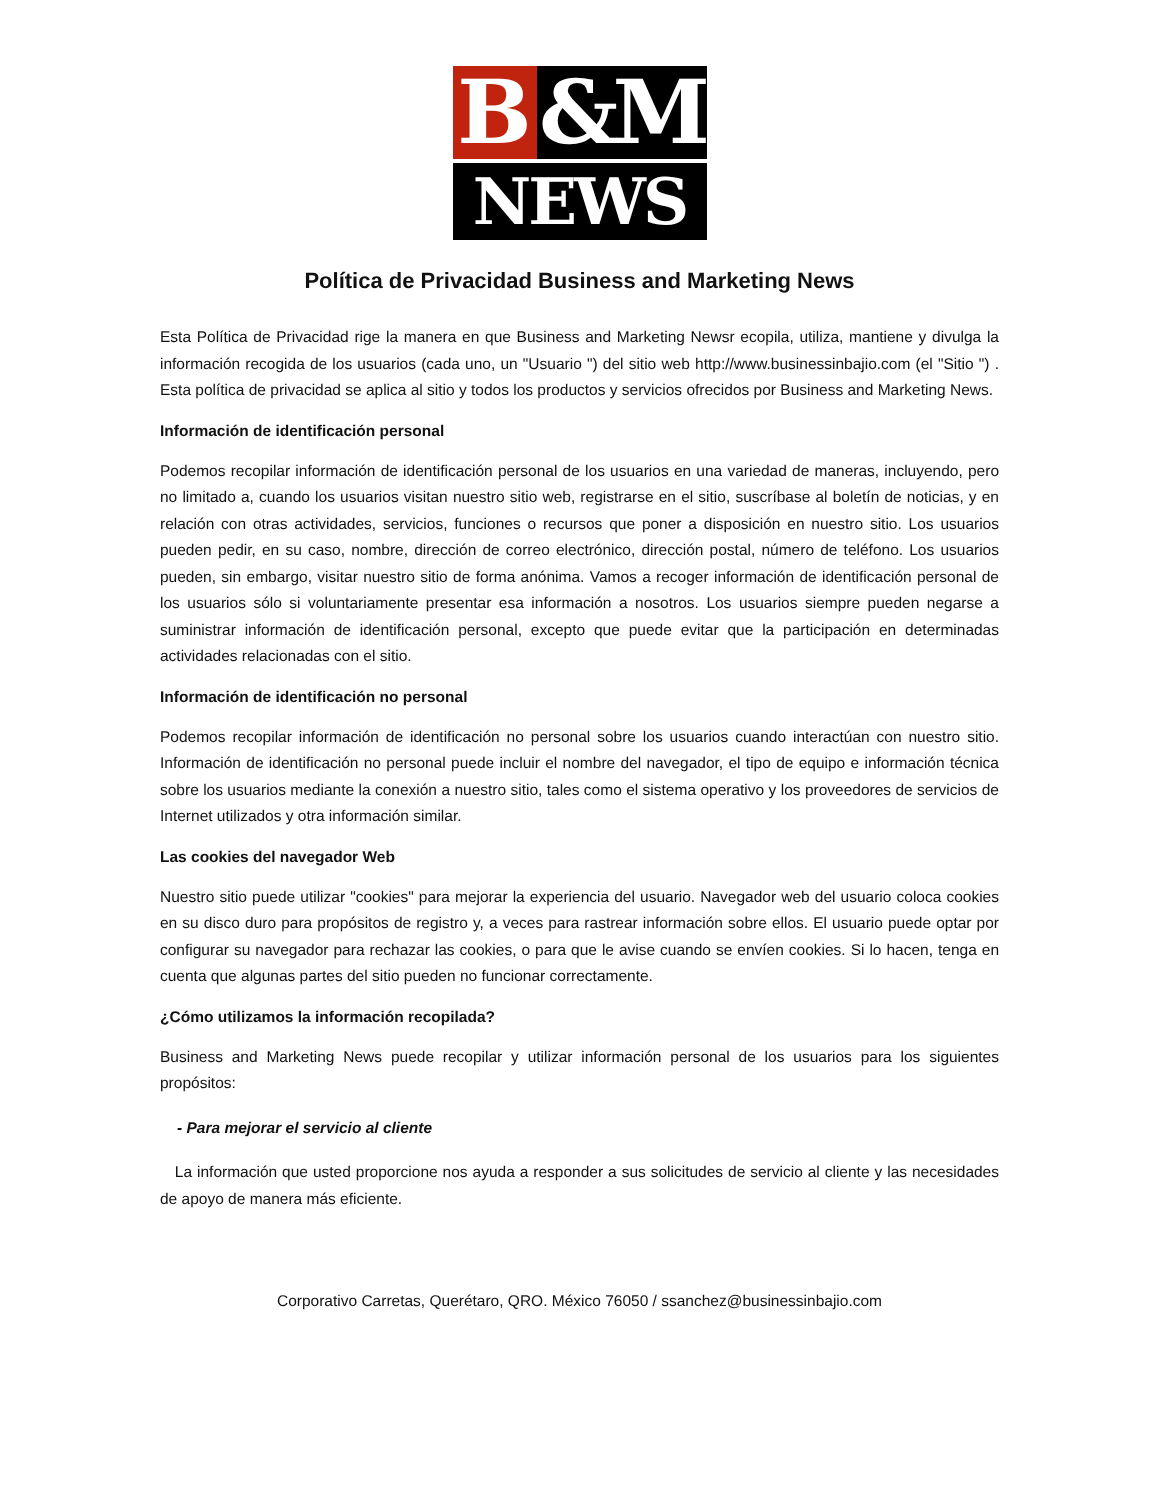B &M
NEWS
Política de Privacidad Business and Marketing News
Esta Política de Privacidad rige la manera en que Business and Marketing Newsr ecopila, utiliza, mantiene y divulga la información recogida de los usuarios (cada uno, un "Usuario ") del sitio web http://www.businessinbajio.com (el "Sitio ") . Esta política de privacidad se aplica al sitio y todos los productos y servicios ofrecidos por Business and Marketing News.
Información de identificación personal
Podemos recopilar información de identificación personal de los usuarios en una variedad de maneras, incluyendo, pero no limitado a, cuando los usuarios visitan nuestro sitio web, registrarse en el sitio, suscríbase al boletín de noticias, y en relación con otras actividades, servicios, funciones o recursos que poner a disposición en nuestro sitio. Los usuarios pueden pedir, en su caso, nombre, dirección de correo electrónico, dirección postal, número de teléfono. Los usuarios pueden, sin embargo, visitar nuestro sitio de forma anónima. Vamos a recoger información de identificación personal de los usuarios sólo si voluntariamente presentar esa información a nosotros. Los usuarios siempre pueden negarse a suministrar información de identificación personal, excepto que puede evitar que la participación en determinadas actividades relacionadas con el sitio.
Información de identificación no personal
Podemos recopilar información de identificación no personal sobre los usuarios cuando interactúan con nuestro sitio. Información de identificación no personal puede incluir el nombre del navegador, el tipo de equipo e información técnica sobre los usuarios mediante la conexión a nuestro sitio, tales como el sistema operativo y los proveedores de servicios de Internet utilizados y otra información similar.
Las cookies del navegador Web
Nuestro sitio puede utilizar "cookies" para mejorar la experiencia del usuario. Navegador web del usuario coloca cookies en su disco duro para propósitos de registro y, a veces para rastrear información sobre ellos. El usuario puede optar por configurar su navegador para rechazar las cookies, o para que le avise cuando se envíen cookies. Si lo hacen, tenga en cuenta que algunas partes del sitio pueden no funcionar correctamente.
¿Cómo utilizamos la información recopilada?
Business and Marketing News puede recopilar y utilizar información personal de los usuarios para los siguientes propósitos:
- Para mejorar el servicio al cliente
La información que usted proporcione nos ayuda a responder a sus solicitudes de servicio al cliente y las necesidades de apoyo de manera más eficiente.
Corporativo Carretas, Querétaro, QRO. México 76050 / ssanchez@businessinbajio.com